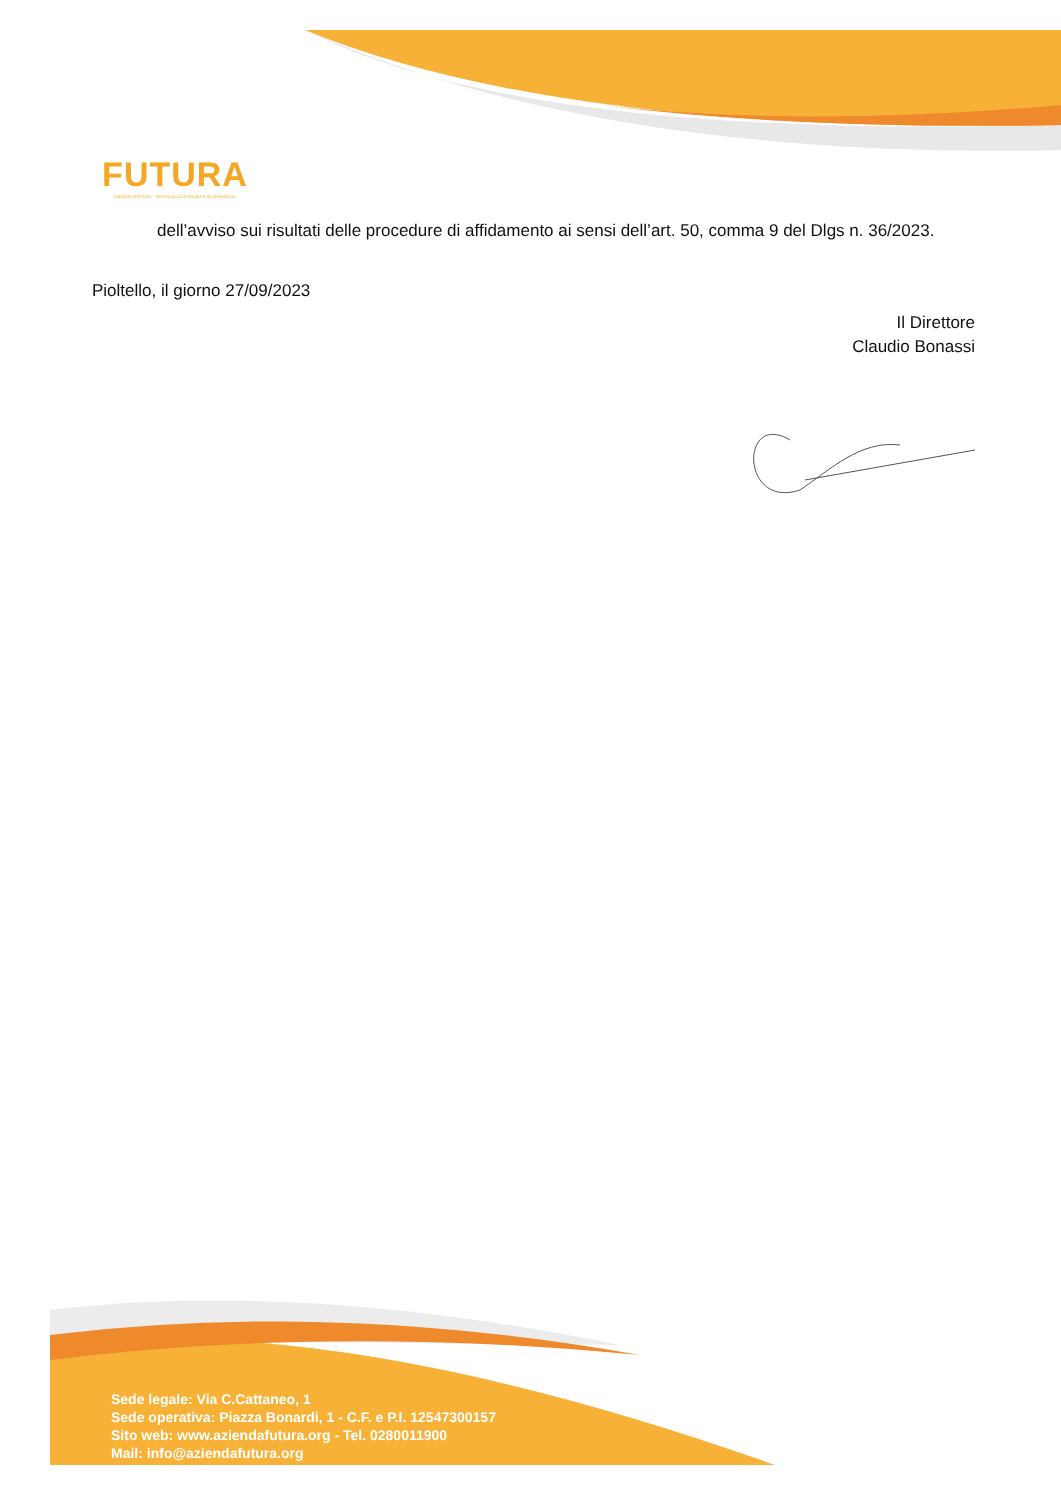FUTURA
AZIENDA SPECIALE - SERVIZI ALLA PERSONA E ALLA FAMIGLIA
dell’avviso sui risultati delle procedure di affidamento ai sensi dell’art. 50, comma 9 del Dlgs n. 36/2023.
Pioltello, il giorno 27/09/2023
Il Direttore
Claudio Bonassi
Sede legale: Via C.Cattaneo, 1
Sede operativa: Piazza Bonardi, 1 - C.F. e P.I. 12547300157
Sito web: www.aziendafutura.org - Tel. 0280011900
Mail: info@aziendafutura.org